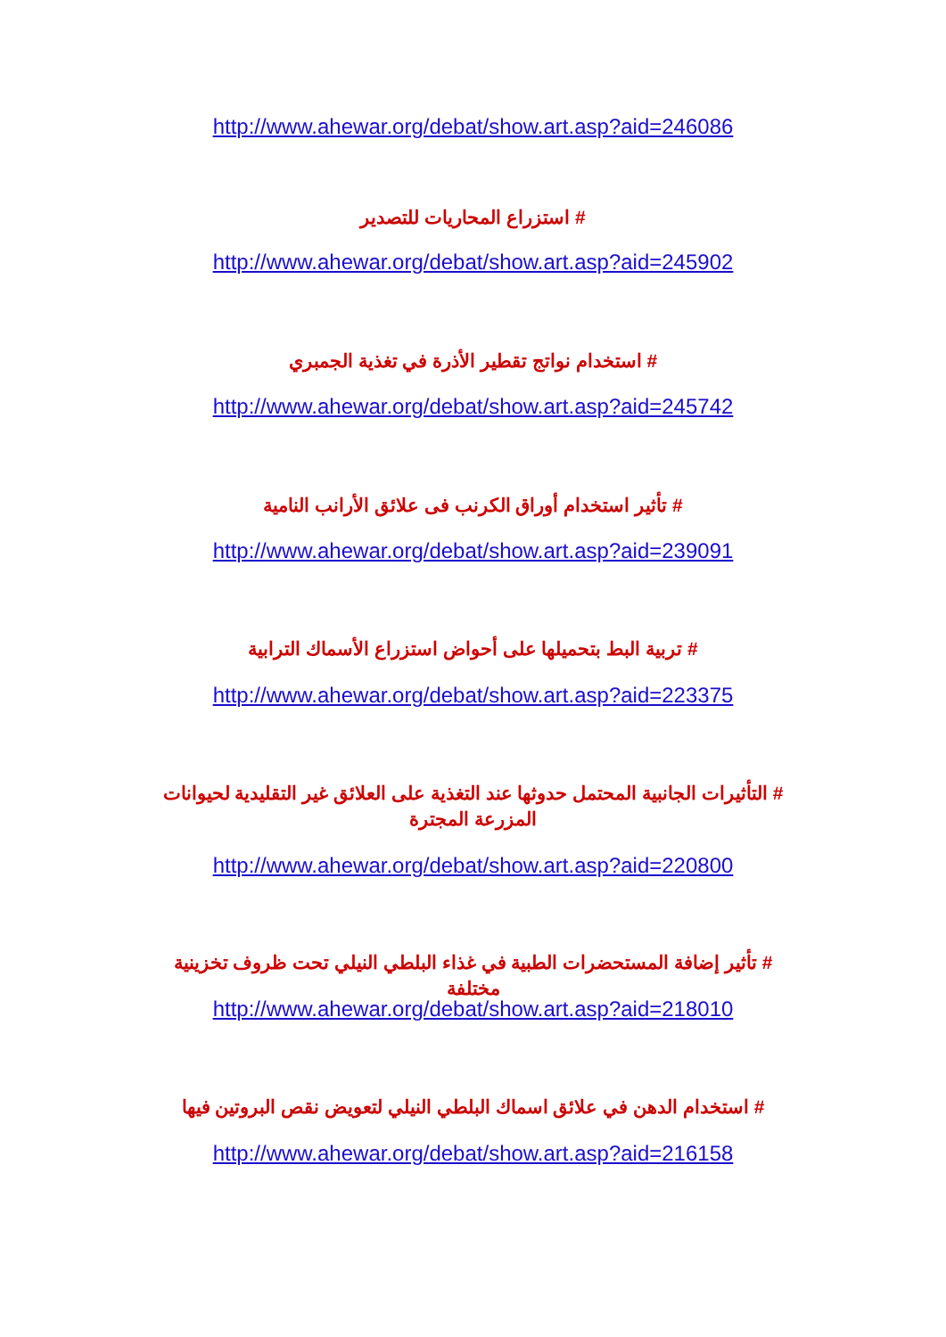http://www.ahewar.org/debat/show.art.asp?aid=246086
# استزراع المحاريات للتصدير
http://www.ahewar.org/debat/show.art.asp?aid=245902
# استخدام نواتج تقطير الأذرة في تغذية الجمبري
http://www.ahewar.org/debat/show.art.asp?aid=245742
# تأثير استخدام أوراق الكرنب فى علائق الأرانب النامية
http://www.ahewar.org/debat/show.art.asp?aid=239091
# تربية البط بتحميلها على أحواض استزراع الأسماك الترابية
http://www.ahewar.org/debat/show.art.asp?aid=223375
# التأثيرات الجانبية المحتمل حدوثها عند التغذية على العلائق غير التقليدية لحيوانات المزرعة المجترة
http://www.ahewar.org/debat/show.art.asp?aid=220800
# تأثير إضافة المستحضرات الطبية في غذاء البلطي النيلي تحت ظروف تخزينية مختلفة
http://www.ahewar.org/debat/show.art.asp?aid=218010
# استخدام الدهن في علائق اسماك البلطي النيلي لتعويض نقص البروتين فيها
http://www.ahewar.org/debat/show.art.asp?aid=216158